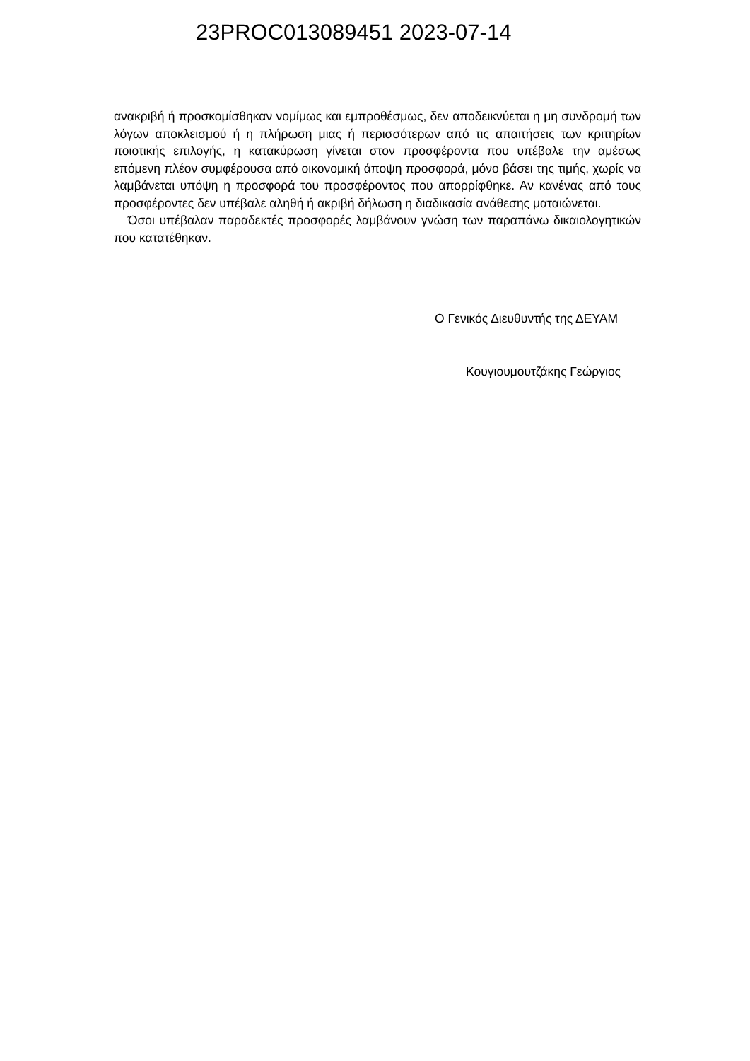23PROC013089451 2023-07-14
ανακριβή ή προσκομίσθηκαν νομίμως και εμπροθέσμως, δεν αποδεικνύεται η μη συνδρομή των λόγων αποκλεισμού ή η πλήρωση μιας ή περισσότερων από τις απαιτήσεις των κριτηρίων ποιοτικής επιλογής, η κατακύρωση γίνεται στον προσφέροντα που υπέβαλε την αμέσως επόμενη πλέον συμφέρουσα από οικονομική άποψη προσφορά, μόνο βάσει της τιμής, χωρίς να λαμβάνεται υπόψη η προσφορά του προσφέροντος που απορρίφθηκε. Αν κανένας από τους προσφέροντες δεν υπέβαλε αληθή ή ακριβή δήλωση η διαδικασία ανάθεσης ματαιώνεται.
Όσοι υπέβαλαν παραδεκτές προσφορές λαμβάνουν γνώση των παραπάνω δικαιολογητικών που κατατέθηκαν.
Ο Γενικός Διευθυντής της ΔΕΥΑΜ
Κουγιουμουτζάκης Γεώργιος